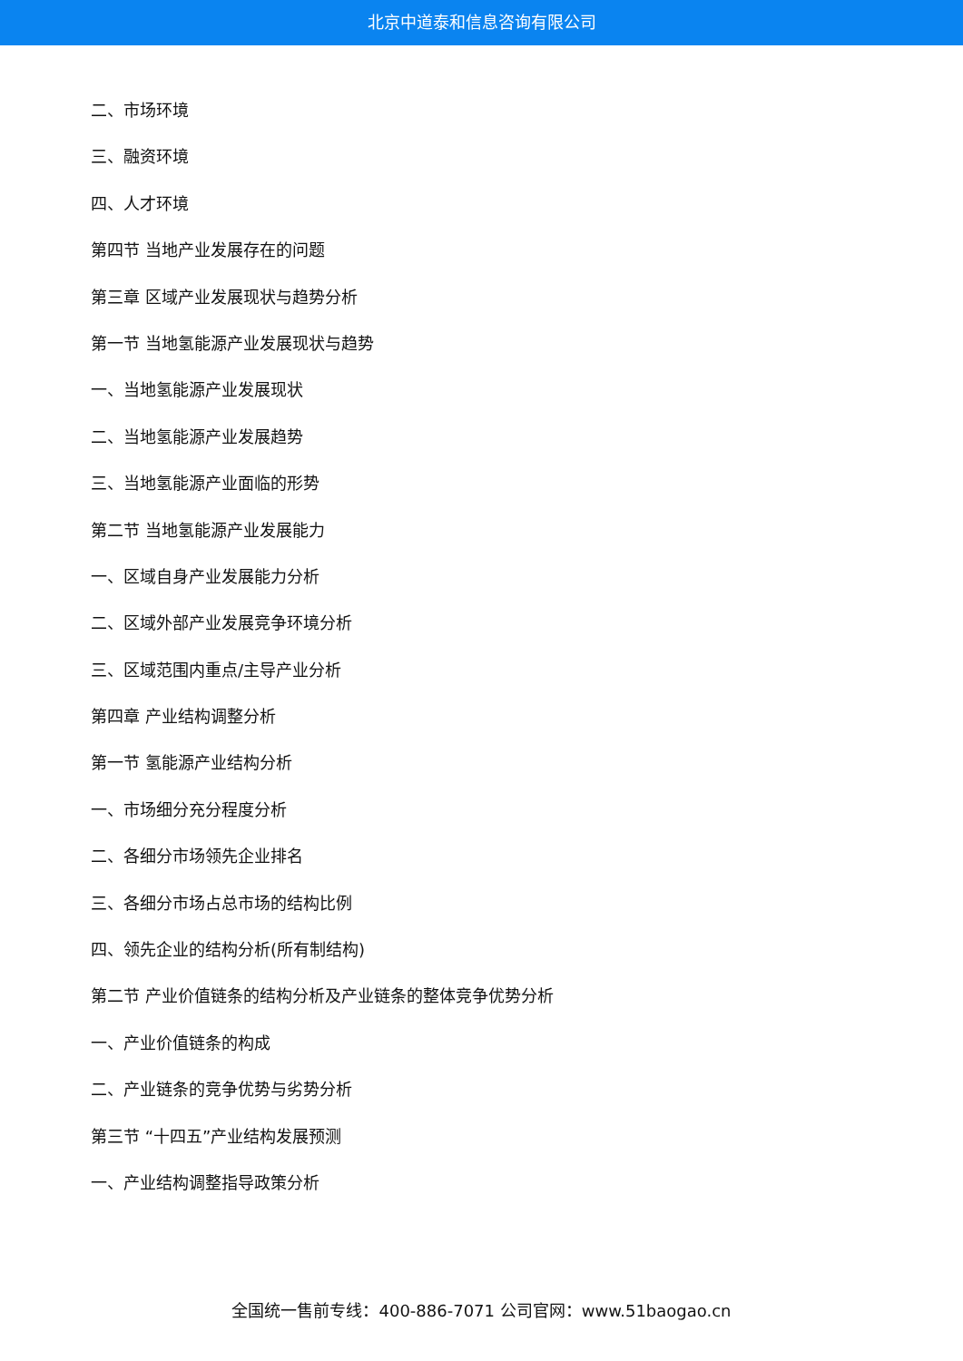北京中道泰和信息咨询有限公司
二、市场环境
三、融资环境
四、人才环境
第四节 当地产业发展存在的问题
第三章 区域产业发展现状与趋势分析
第一节 当地氢能源产业发展现状与趋势
一、当地氢能源产业发展现状
二、当地氢能源产业发展趋势
三、当地氢能源产业面临的形势
第二节 当地氢能源产业发展能力
一、区域自身产业发展能力分析
二、区域外部产业发展竞争环境分析
三、区域范围内重点/主导产业分析
第四章 产业结构调整分析
第一节 氢能源产业结构分析
一、市场细分充分程度分析
二、各细分市场领先企业排名
三、各细分市场占总市场的结构比例
四、领先企业的结构分析(所有制结构)
第二节 产业价值链条的结构分析及产业链条的整体竞争优势分析
一、产业价值链条的构成
二、产业链条的竞争优势与劣势分析
第三节 “十四五”产业结构发展预测
一、产业结构调整指导政策分析
全国统一售前专线：400-886-7071 公司官网：www.51baogao.cn